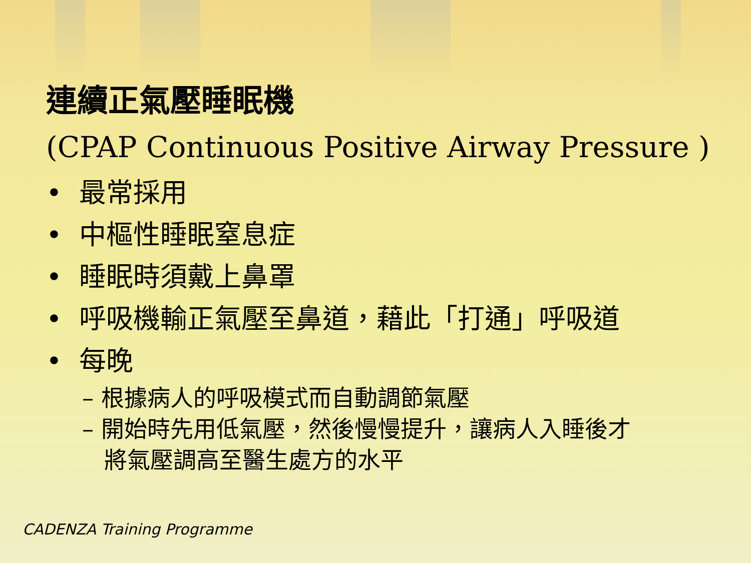連續正氣壓睡眠機
(CPAP Continuous Positive Airway Pressure )
• 最常採用
• 中樞性睡眠窒息症
• 睡眠時須戴上鼻罩
• 呼吸機輸正氣壓至鼻道，藉此「打通」呼吸道
• 每晚
– 根據病人的呼吸模式而自動調節氣壓
– 開始時先用低氣壓，然後慢慢提升，讓病人入睡後才
將氣壓調高至醫生處方的水平
CADENZA Training Programme